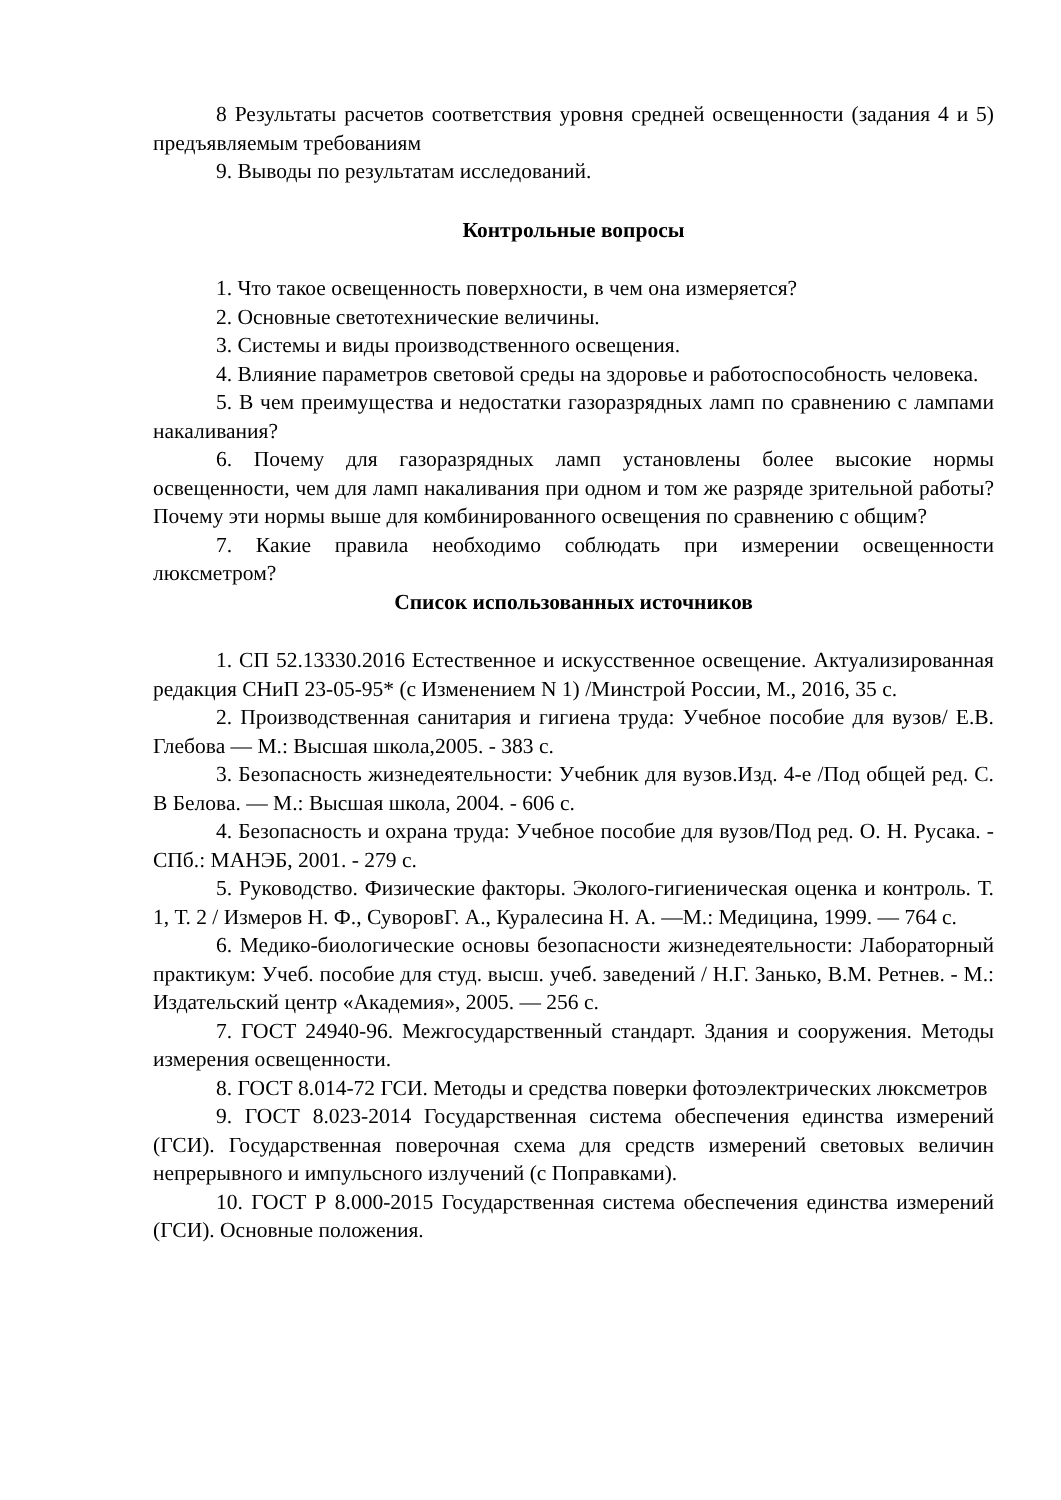8 Результаты расчетов соответствия уровня средней освещенности (задания 4 и 5) предъявляемым требованиям
9. Выводы по результатам исследований.
Контрольные вопросы
1. Что такое освещенность поверхности, в чем она измеряется?
2. Основные светотехнические величины.
3. Системы и виды производственного освещения.
4. Влияние параметров световой среды на здоровье и работоспособность человека.
5. В чем преимущества и недостатки газоразрядных ламп по сравнению с лампами накаливания?
6. Почему для газоразрядных ламп установлены более высокие нормы освещенности, чем для ламп накаливания при одном и том же разряде зрительной работы? Почему эти нормы выше для комбинированного освещения по сравнению с общим?
7. Какие правила необходимо соблюдать при измерении освещенности люксметром?
Список использованных источников
1. СП 52.13330.2016 Естественное и искусственное освещение. Актуализированная редакция СНиП 23-05-95* (с Изменением N 1) /Минстрой России, М., 2016, 35 с.
2. Производственная санитария и гигиена труда: Учебное пособие для вузов/ Е.В. Глебова — М.: Высшая школа,2005. - 383 с.
3. Безопасность жизнедеятельности: Учебник для вузов.Изд. 4-е /Под общей ред. С. В Белова. — М.: Высшая школа, 2004. - 606 с.
4. Безопасность и охрана труда: Учебное пособие для вузов/Под ред. О. Н. Русака. - СПб.: МАНЭБ, 2001. - 279 с.
5. Руководство. Физические факторы. Эколого-гигиеническая оценка и контроль. Т. 1, Т. 2 / Измеров Н. Ф., СуворовГ. А., Куралесина Н. А. —М.: Медицина, 1999. — 764 с.
6. Медико-биологические основы безопасности жизнедеятельности: Лабораторный практикум: Учеб. пособие для студ. высш. учеб. заведений / Н.Г. Занько, В.М. Ретнев. - М.: Издательский центр «Академия», 2005. — 256 с.
7. ГОСТ 24940-96. Межгосударственный стандарт. Здания и сооружения. Методы измерения освещенности.
8. ГОСТ 8.014-72 ГСИ. Методы и средства поверки фотоэлектрических люксметров
9. ГОСТ 8.023-2014 Государственная система обеспечения единства измерений (ГСИ). Государственная поверочная схема для средств измерений световых величин непрерывного и импульсного излучений (с Поправками).
10. ГОСТ Р 8.000-2015 Государственная система обеспечения единства измерений (ГСИ). Основные положения.